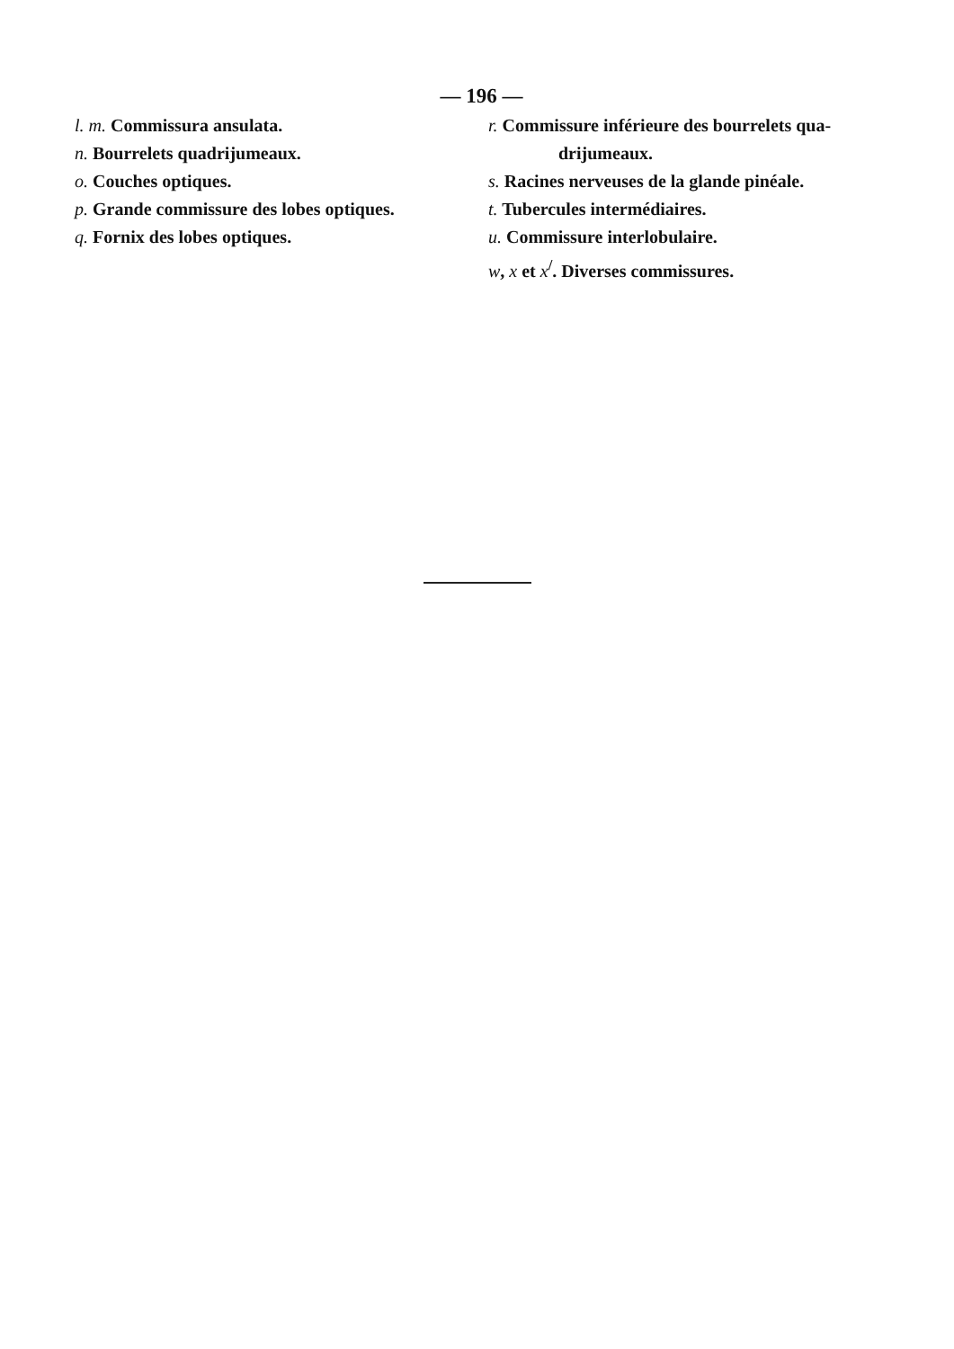— 196 —
l. m. Commissura ansulata.
n. Bourrelets quadrijumeaux.
o. Couches optiques.
p. Grande commissure des lobes optiques.
q. Fornix des lobes optiques.
r. Commissure inférieure des bourrelets qua-
drijumeaux.
s. Racines nerveuses de la glande pinéale.
t. Tubercules intermédiaires.
u. Commissure interlobulaire.
w, x et x<sup>/</sup>. Diverses commissures.